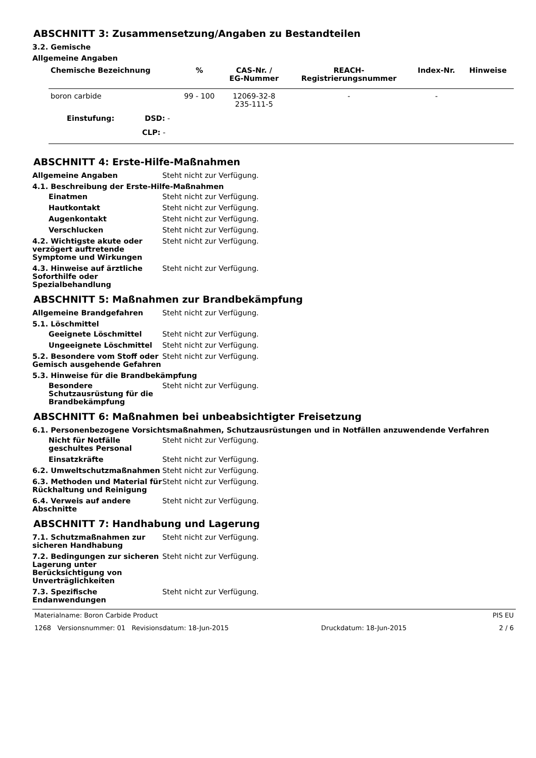ABSCHNITT 3: Zusammensetzung/Angaben zu Bestandteilen
3.2. Gemische
Allgemeine Angaben
| Chemische Bezeichnung | % | CAS-Nr. / EG-Nummer | REACH- Registrierungsnummer | Index-Nr. | Hinweise |
| --- | --- | --- | --- | --- | --- |
| boron carbide | 99 - 100 | 12069-32-8 235-111-5 | - | - | |
| Einstufung: DSD: - | | | | | |
| CLP: - | | | | | |
ABSCHNITT 4: Erste-Hilfe-Maßnahmen
Allgemeine Angaben Steht nicht zur Verfügung.
4.1. Beschreibung der Erste-Hilfe-Maßnahmen
Einatmen Steht nicht zur Verfügung.
Hautkontakt Steht nicht zur Verfügung.
Augenkontakt Steht nicht zur Verfügung.
Verschlucken Steht nicht zur Verfügung.
4.2. Wichtigste akute oder verzögert auftretende Symptome und Wirkungen
Steht nicht zur Verfügung.
4.3. Hinweise auf ärztliche Soforthilfe oder Spezialbehandlung
Steht nicht zur Verfügung.
ABSCHNITT 5: Maßnahmen zur Brandbekämpfung
Allgemeine Brandgefahren Steht nicht zur Verfügung.
5.1. Löschmittel
Geeignete Löschmittel Steht nicht zur Verfügung.
Ungeeignete Löschmittel Steht nicht zur Verfügung.
5.2. Besondere vom Stoff oder Gemisch ausgehende Gefahren
Steht nicht zur Verfügung.
5.3. Hinweise für die Brandbekämpfung
Besondere Schutzausrüstung für die Brandbekämpfung
Steht nicht zur Verfügung.
ABSCHNITT 6: Maßnahmen bei unbeabsichtigter Freisetzung
6.1. Personenbezogene Vorsichtsmaßnahmen, Schutzausrüstungen und in Notfällen anzuwendende Verfahren
Nicht für Notfälle geschultes Personal
Steht nicht zur Verfügung.
Einsatzkräfte Steht nicht zur Verfügung.
6.2. Umweltschutzmaßnahmen Steht nicht zur Verfügung.
6.3. Methoden und Material für Rückhaltung und Reinigung
Steht nicht zur Verfügung.
6.4. Verweis auf andere Abschnitte
Steht nicht zur Verfügung.
ABSCHNITT 7: Handhabung und Lagerung
7.1. Schutzmaßnahmen zur sicheren Handhabung
Steht nicht zur Verfügung.
7.2. Bedingungen zur sicheren Lagerung unter Berücksichtigung von Unverträglichkeiten
Steht nicht zur Verfügung.
7.3. Spezifische Endanwendungen
Steht nicht zur Verfügung.
Materialname: Boron Carbide Product PIS EU
1268 Versionsnummer: 01 Revisionsdatum: 18-Jun-2015 Druckdatum: 18-Jun-2015 2 / 6